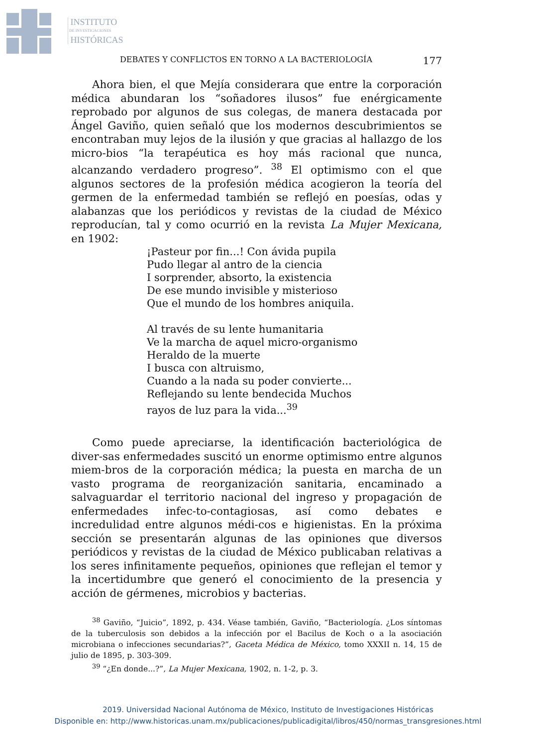INSTITUTO
DE INVESTIGACIONES
HISTÓRICAS
DEBATES Y CONFLICTOS EN TORNO A LA BACTERIOLOGÍA 177
Ahora bien, el que Mejía considerara que entre la corporación médica abundaran los “soñadores ilusos” fue enérgicamente reprobado por algunos de sus colegas, de manera destacada por Ángel Gaviño, quien señaló que los modernos descubrimientos se encontraban muy lejos de la ilusión y que gracias al hallazgo de los micro-bios “la terapéutica es hoy más racional que nunca, alcanzando verdadero progreso”. <sup>38</sup> El optimismo con el que algunos sectores de la profesión médica acogieron la teoría del germen de la enfermedad también se reflejó en poesías, odas y alabanzas que los periódicos y revistas de la ciudad de México reproducían, tal y como ocurrió en la revista La Mujer Mexicana, en 1902:
¡Pasteur por fin...! Con ávida pupila
Pudo llegar al antro de la ciencia
I sorprender, absorto, la existencia
De ese mundo invisible y misterioso
Que el mundo de los hombres aniquila.
Al través de su lente humanitaria
Ve la marcha de aquel micro-organismo
Heraldo de la muerte
I busca con altruismo,
Cuando a la nada su poder convierte...
Reflejando su lente bendecida Muchos
rayos de luz para la vida...<sup>39</sup>
Como puede apreciarse, la identificación bacteriológica de diver-sas enfermedades suscitó un enorme optimismo entre algunos miem-bros de la corporación médica; la puesta en marcha de un vasto programa de reorganización sanitaria, encaminado a salvaguardar el territorio nacional del ingreso y propagación de enfermedades infec-to-contagiosas, así como debates e incredulidad entre algunos médi-cos e higienistas. En la próxima sección se presentarán algunas de las opiniones que diversos periódicos y revistas de la ciudad de México publicaban relativas a los seres infinitamente pequeños, opiniones que reflejan el temor y la incertidumbre que generó el conocimiento de la presencia y acción de gérmenes, microbios y bacterias.
<sup>38</sup> Gaviño, “Juicio”, 1892, p. 434. Véase también, Gaviño, “Bacteriología. ¿Los síntomas de la tuberculosis son debidos a la infección por el Bacilus de Koch o a la asociación microbiana o infecciones secundarias?”, Gaceta Médica de México, tomo XXXII n. 14, 15 de julio de 1895, p. 303-309.
<sup>39</sup> “¿En donde...?”, La Mujer Mexicana, 1902, n. 1-2, p. 3.
2019. Universidad Nacional Autónoma de México, Instituto de Investigaciones Históricas
Disponible en: http://www.historicas.unam.mx/publicaciones/publicadigital/libros/450/normas_transgresiones.html